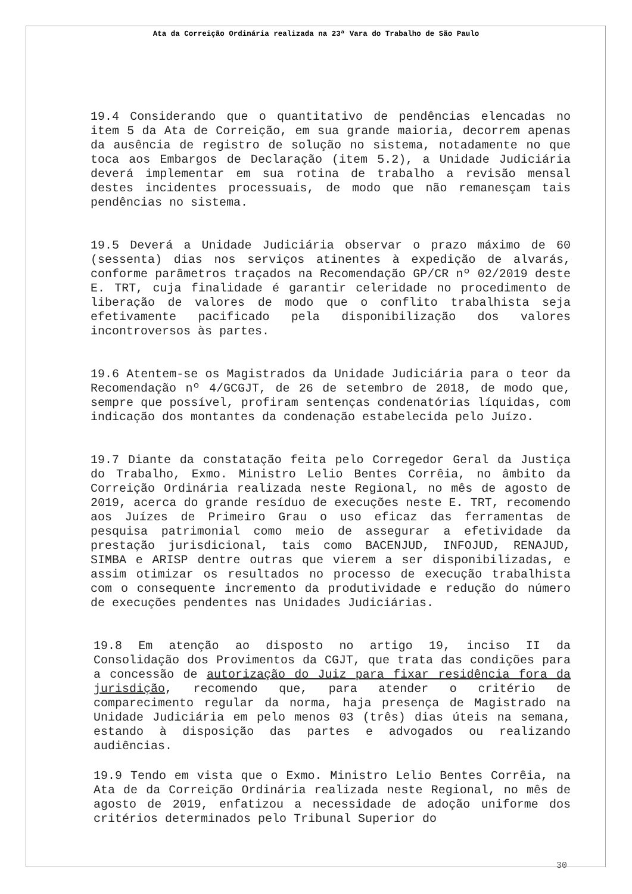Ata da Correição Ordinária realizada na 23ª Vara do Trabalho de São Paulo
19.4 Considerando que o quantitativo de pendências elencadas no item 5 da Ata de Correição, em sua grande maioria, decorrem apenas da ausência de registro de solução no sistema, notadamente no que toca aos Embargos de Declaração (item 5.2), a Unidade Judiciária deverá implementar em sua rotina de trabalho a revisão mensal destes incidentes processuais, de modo que não remanesçam tais pendências no sistema.
19.5 Deverá a Unidade Judiciária observar o prazo máximo de 60 (sessenta) dias nos serviços atinentes à expedição de alvarás, conforme parâmetros traçados na Recomendação GP/CR nº 02/2019 deste E. TRT, cuja finalidade é garantir celeridade no procedimento de liberação de valores de modo que o conflito trabalhista seja efetivamente pacificado pela disponibilização dos valores incontroversos às partes.
19.6 Atentem-se os Magistrados da Unidade Judiciária para o teor da Recomendação nº 4/GCGJT, de 26 de setembro de 2018, de modo que, sempre que possível, profiram sentenças condenatórias líquidas, com indicação dos montantes da condenação estabelecida pelo Juízo.
19.7 Diante da constatação feita pelo Corregedor Geral da Justiça do Trabalho, Exmo. Ministro Lelio Bentes Corrêia, no âmbito da Correição Ordinária realizada neste Regional, no mês de agosto de 2019, acerca do grande resíduo de execuções neste E. TRT, recomendo aos Juízes de Primeiro Grau o uso eficaz das ferramentas de pesquisa patrimonial como meio de assegurar a efetividade da prestação jurisdicional, tais como BACENJUD, INFOJUD, RENAJUD, SIMBA e ARISP dentre outras que vierem a ser disponibilizadas, e assim otimizar os resultados no processo de execução trabalhista com o consequente incremento da produtividade e redução do número de execuções pendentes nas Unidades Judiciárias.
19.8 Em atenção ao disposto no artigo 19, inciso II da Consolidação dos Provimentos da CGJT, que trata das condições para a concessão de autorização do Juiz para fixar residência fora da jurisdição, recomendo que, para atender o critério de comparecimento regular da norma, haja presença de Magistrado na Unidade Judiciária em pelo menos 03 (três) dias úteis na semana, estando à disposição das partes e advogados ou realizando audiências.
19.9 Tendo em vista que o Exmo. Ministro Lelio Bentes Corrêia, na Ata de da Correição Ordinária realizada neste Regional, no mês de agosto de 2019, enfatizou a necessidade de adoção uniforme dos critérios determinados pelo Tribunal Superior do
30